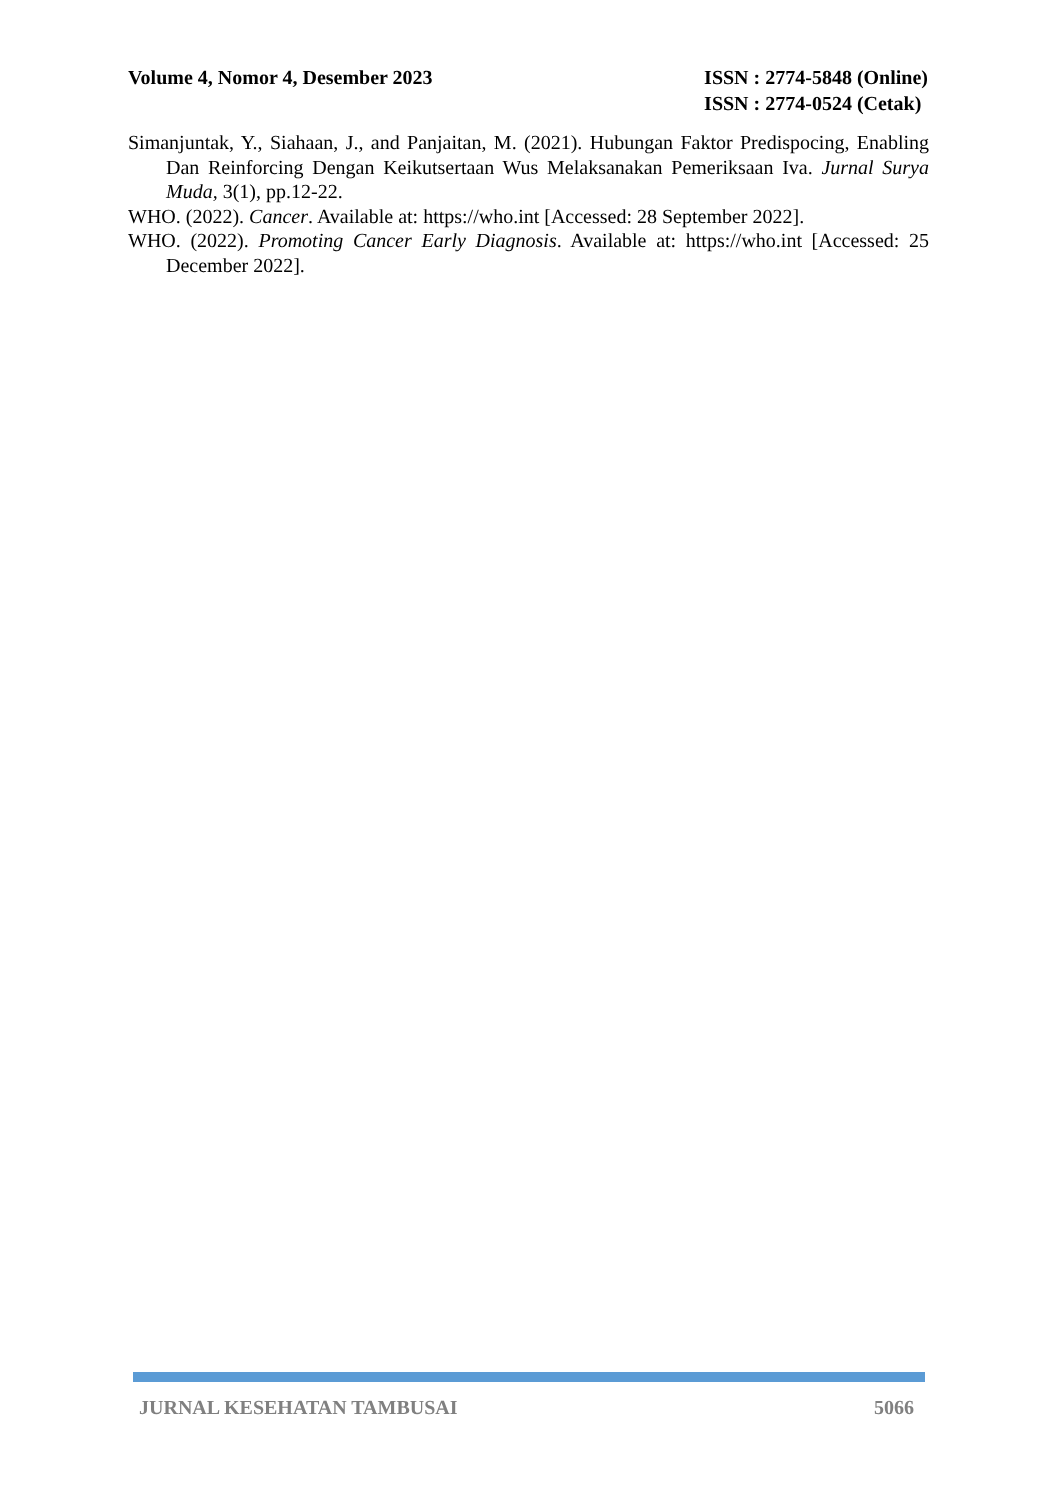Volume 4, Nomor 4, Desember 2023
ISSN : 2774-5848 (Online)
ISSN : 2774-0524 (Cetak)
Simanjuntak, Y., Siahaan, J., and Panjaitan, M. (2021). Hubungan Faktor Predispocing, Enabling Dan Reinforcing Dengan Keikutsertaan Wus Melaksanakan Pemeriksaan Iva. Jurnal Surya Muda, 3(1), pp.12-22.
WHO. (2022). Cancer. Available at: https://who.int [Accessed: 28 September 2022].
WHO. (2022). Promoting Cancer Early Diagnosis. Available at: https://who.int [Accessed: 25 December 2022].
JURNAL KESEHATAN TAMBUSAI 5066